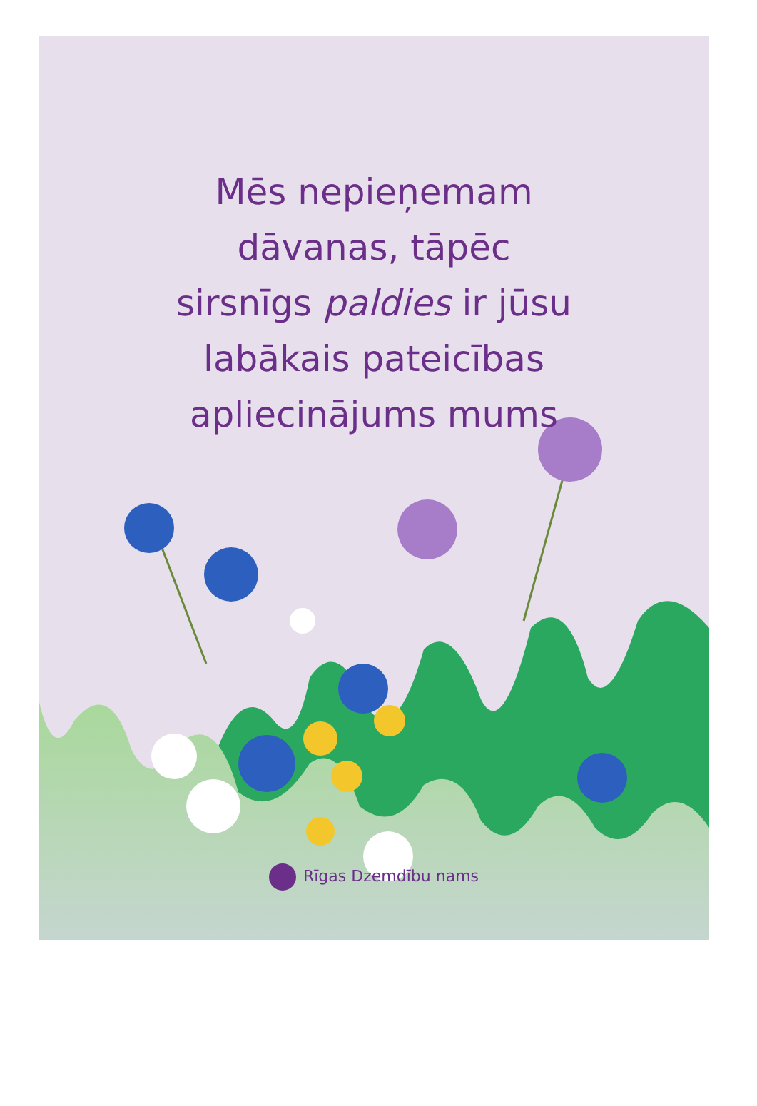Mēs nepieņemam
dāvanas, tāpēc
sirsnīgs paldies ir jūsu
labākais pateicības
apliecinājums mums
Rīgas Dzemdību nams